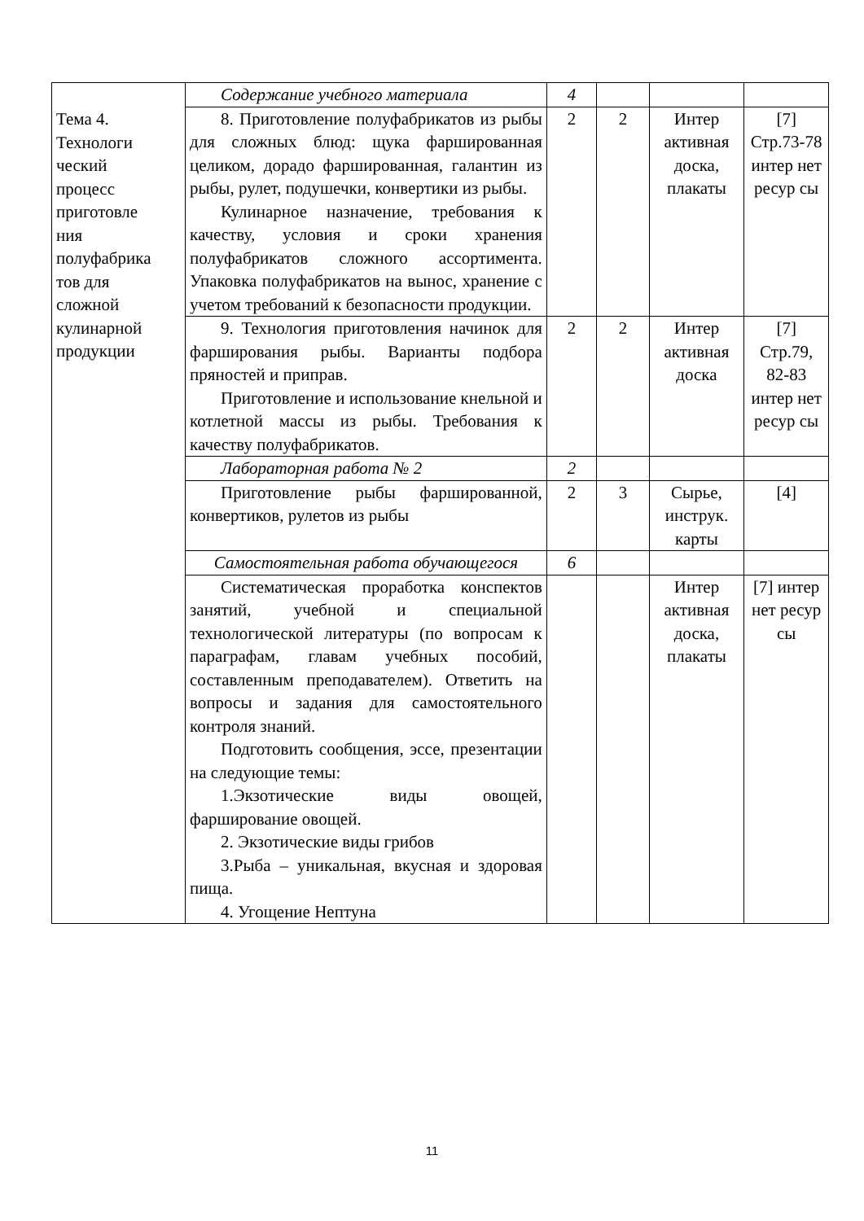| Тема 4. Технологи ческий процесс приготовле ния полуфабрика тов для сложной кулинарной продукции | Содержание учебного материала | 4 | | | |
| | 8. Приготовление полуфабрикатов из рыбы для сложных блюд: щука фаршированная целиком, дорадо фаршированная, галантин из рыбы, рулет, подушечки, конвертики из рыбы. Кулинарное назначение, требования к качеству, условия и сроки хранения полуфабрикатов сложного ассортимента. Упаковка полуфабрикатов на вынос, хранение с учетом требований к безопасности продукции. | 2 | 2 | Интер активная доска, плакаты | [7] Стр.73-78 интер нет ресур сы |
| | 9. Технология приготовления начинок для фарширования рыбы. Варианты подбора пряностей и приправ. Приготовление и использование кнельной и котлетной массы из рыбы. Требования к качеству полуфабрикатов. | 2 | 2 | Интер активная доска | [7] Стр.79, 82-83 интер нет ресур сы |
| | Лабораторная работа № 2 | 2 | | | |
| | Приготовление рыбы фаршированной, конвертиков, рулетов из рыбы | 2 | 3 | Сырье, инструк. карты | [4] |
| | Самостоятельная работа обучающегося | 6 | | | |
| | Систематическая проработка конспектов занятий, учебной и специальной технологической литературы (по вопросам к параграфам, главам учебных пособий, составленным преподавателем). Ответить на вопросы и задания для самостоятельного контроля знаний. Подготовить сообщения, эссе, презентации на следующие темы: 1.Экзотические виды овощей, фарширование овощей. 2. Экзотические виды грибов 3.Рыба – уникальная, вкусная и здоровая пища. 4. Угощение Нептуна | | | Интер активная доска, плакаты | [7] интер нет ресур сы |
11